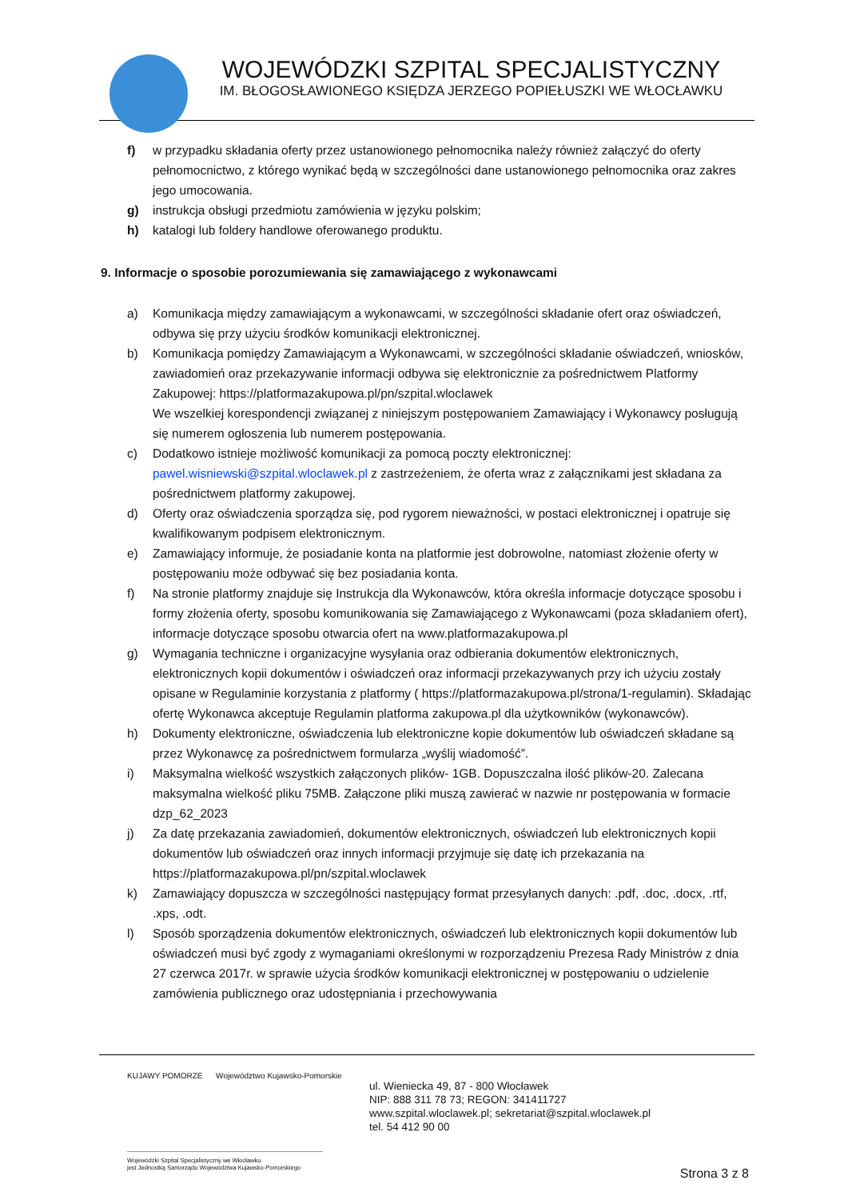WOJEWÓDZKI SZPITAL SPECJALISTYCZNY
IM. BŁOGOSŁAWIONEGO KSIĘDZA JERZEGO POPIEŁUSZKI WE WŁOCŁAWKU
f) w przypadku składania oferty przez ustanowionego pełnomocnika należy również załączyć do oferty pełnomocnictwo, z którego wynikać będą w szczególności dane ustanowionego pełnomocnika oraz zakres jego umocowania.
g) instrukcja obsługi przedmiotu zamówienia w języku polskim;
h) katalogi lub foldery handlowe oferowanego produktu.
9. Informacje o sposobie porozumiewania się zamawiającego z wykonawcami
a) Komunikacja między zamawiającym a wykonawcami, w szczególności składanie ofert oraz oświadczeń, odbywa się przy użyciu środków komunikacji elektronicznej.
b) Komunikacja pomiędzy Zamawiającym a Wykonawcami, w szczególności składanie oświadczeń, wniosków, zawiadomień oraz przekazywanie informacji odbywa się elektronicznie za pośrednictwem Platformy Zakupowej: https://platformazakupowa.pl/pn/szpital.wloclawek
We wszelkiej korespondencji związanej z niniejszym postępowaniem Zamawiający i Wykonawcy posługują się numerem ogłoszenia lub numerem postępowania.
c) Dodatkowo istnieje możliwość komunikacji za pomocą poczty elektronicznej: pawel.wisniewski@szpital.wloclawek.pl z zastrzeżeniem, że oferta wraz z załącznikami jest składana za pośrednictwem platformy zakupowej.
d) Oferty oraz oświadczenia sporządza się, pod rygorem nieważności, w postaci elektronicznej i opatruje się kwalifikowanym podpisem elektronicznym.
e) Zamawiający informuje, że posiadanie konta na platformie jest dobrowolne, natomiast złożenie oferty w postępowaniu może odbywać się bez posiadania konta.
f) Na stronie platformy znajduje się Instrukcja dla Wykonawców, która określa informacje dotyczące sposobu i formy złożenia oferty, sposobu komunikowania się Zamawiającego z Wykonawcami (poza składaniem ofert), informacje dotyczące sposobu otwarcia ofert na www.platformazakupowa.pl
g) Wymagania techniczne i organizacyjne wysyłania oraz odbierania dokumentów elektronicznych, elektronicznych kopii dokumentów i oświadczeń oraz informacji przekazywanych przy ich użyciu zostały opisane w Regulaminie korzystania z platformy ( https://platformazakupowa.pl/strona/1-regulamin). Składając ofertę Wykonawca akceptuje Regulamin platforma zakupowa.pl dla użytkowników (wykonawców).
h) Dokumenty elektroniczne, oświadczenia lub elektroniczne kopie dokumentów lub oświadczeń składane są przez Wykonawcę za pośrednictwem formularza „wyślij wiadomość”.
i) Maksymalna wielkość wszystkich załączonych plików- 1GB. Dopuszczalna ilość plików-20. Zalecana maksymalna wielkość pliku 75MB. Załączone pliki muszą zawierać w nazwie nr postępowania w formacie dzp_62_2023
j) Za datę przekazania zawiadomień, dokumentów elektronicznych, oświadczeń lub elektronicznych kopii dokumentów lub oświadczeń oraz innych informacji przyjmuje się datę ich przekazania na https://platformazakupowa.pl/pn/szpital.wloclawek
k) Zamawiający dopuszcza w szczególności następujący format przesyłanych danych: .pdf, .doc, .docx, .rtf, .xps, .odt.
l) Sposób sporządzenia dokumentów elektronicznych, oświadczeń lub elektronicznych kopii dokumentów lub oświadczeń musi być zgody z wymaganiami określonymi w rozporządzeniu Prezesa Rady Ministrów z dnia 27 czerwca 2017r. w sprawie użycia środków komunikacji elektronicznej w postępowaniu o udzielenie zamówienia publicznego oraz udostępniania i przechowywania
KUJAWY POMORZE Województwo Kujawsko-Pomorskie
ul. Wieniecka 49, 87 - 800 Włocławek
NIP: 888 311 78 73; REGON: 341411727
www.szpital.wloclawek.pl; sekretariat@szpital.wloclawek.pl
tel. 54 412 90 00
Wojewódzki Szpital Specjalistyczny we Włocławku
jest Jednostką Samorządu Województwa Kujawsko-Pomorskiego
Strona 3 z 8